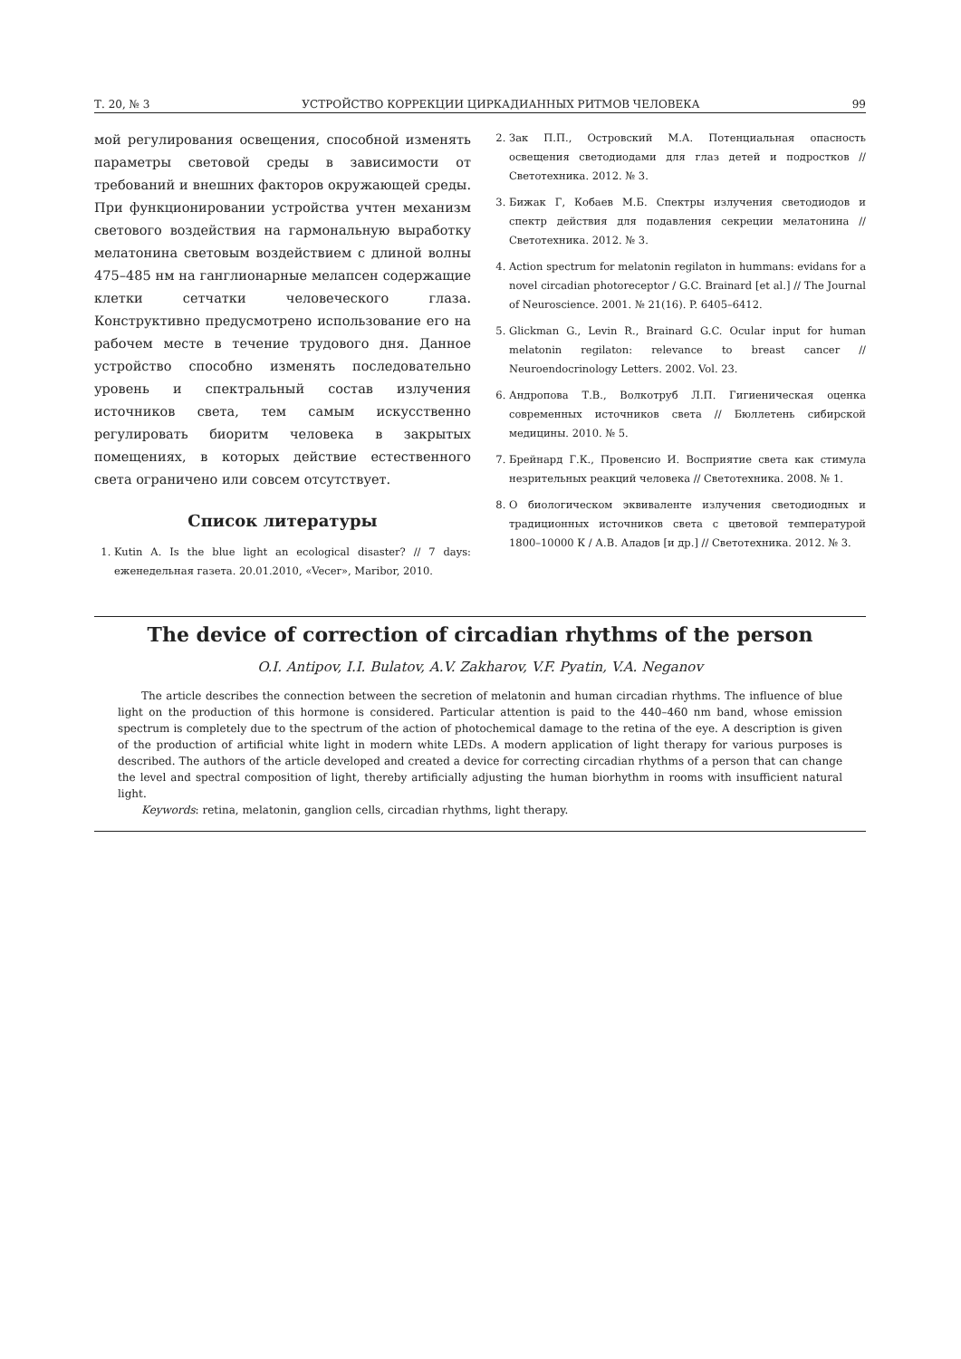Т. 20, № 3 УСТРОЙСТВО КОРРЕКЦИИ ЦИРКАДИАННЫХ РИТМОВ ЧЕЛОВЕКА 99
мой регулирования освещения, способной изменять параметры световой среды в зависимости от требований и внешних факторов окружающей среды. При функционировании устройства учтен механизм светового воздействия на гармональную выработку мелатонина световым воздействием с длиной волны 475–485 нм на ганглионарные мелапсен содержащие клетки сетчатки человеческого глаза. Конструктивно предусмотрено использование его на рабочем месте в течение трудового дня. Данное устройство способно изменять последовательно уровень и спектральный состав излучения источников света, тем самым искусственно регулировать биоритм человека в закрытых помещениях, в которых действие естественного света ограничено или совсем отсутствует.
Список литературы
1. Kutin A. Is the blue light an ecological disaster? // 7 days: еженедельная газета. 20.01.2010, «Vecer», Maribor, 2010.
2. Зак П.П., Островский М.А. Потенциальная опасность освещения светодиодами для глаз детей и подростков // Светотехника. 2012. № 3.
3. Бижак Г, Кобаев М.Б. Спектры излучения светодиодов и спектр действия для подавления секреции мелатонина // Светотехника. 2012. № 3.
4. Action spectrum for melatonin regilaton in hummans: evidans for a novel circadian photoreceptor / G.C. Brainard [et al.] // The Journal of Neuroscience. 2001. № 21(16). P. 6405–6412.
5. Glickman G., Levin R., Brainard G.C. Ocular input for human melatonin regilaton: relevance to breast cancer // Neuroendocrinology Letters. 2002. Vol. 23.
6. Андропова Т.В., Волкотруб Л.П. Гигиеническая оценка современных источников света // Бюллетень сибирской медицины. 2010. № 5.
7. Брейнард Г.К., Провенсио И. Восприятие света как стимула незрительных реакций человека // Светотехника. 2008. № 1.
8. О биологическом эквиваленте излучения светодиодных и традиционных источников света с цветовой температурой 1800–10000 К / А.В. Аладов [и др.] // Светотехника. 2012. № 3.
The device of correction of circadian rhythms of the person
O.I. Antipov, I.I. Bulatov, A.V. Zakharov, V.F. Pyatin, V.A. Neganov
The article describes the connection between the secretion of melatonin and human circadian rhythms. The influence of blue light on the production of this hormone is considered. Particular attention is paid to the 440–460 nm band, whose emission spectrum is completely due to the spectrum of the action of photochemical damage to the retina of the eye. A description is given of the production of artificial white light in modern white LEDs. A modern application of light therapy for various purposes is described. The authors of the article developed and created a device for correcting circadian rhythms of a person that can change the level and spectral composition of light, thereby artificially adjusting the human biorhythm in rooms with insufficient natural light.
Keywords: retina, melatonin, ganglion cells, circadian rhythms, light therapy.